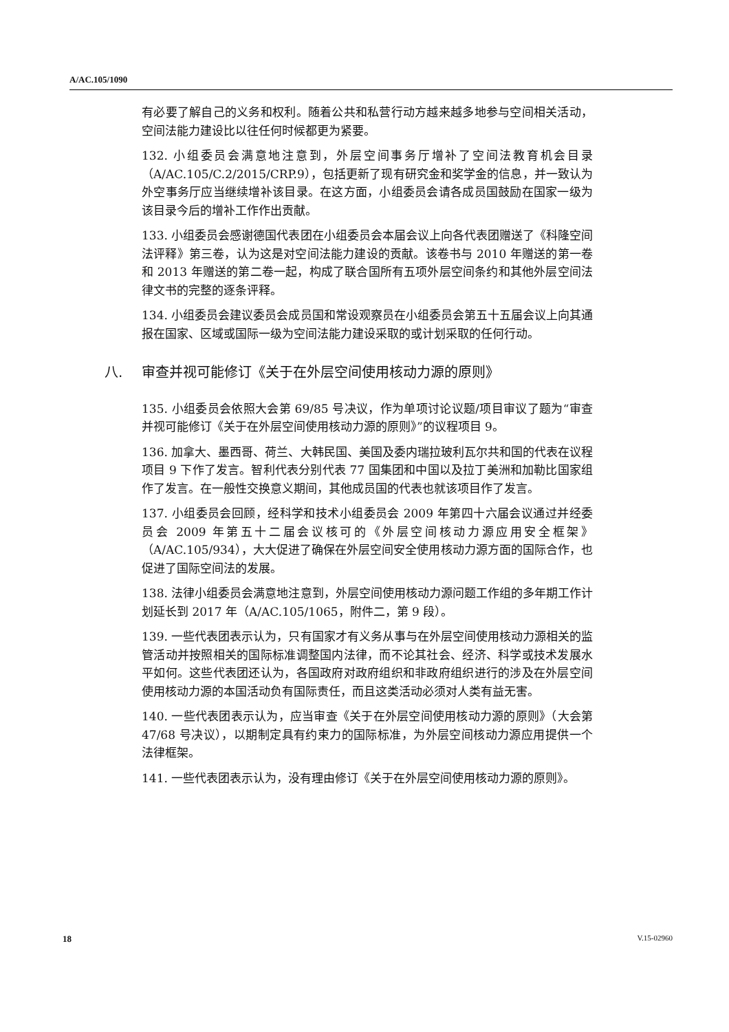A/AC.105/1090
有必要了解自己的义务和权利。随着公共和私营行动方越来越多地参与空间相关活动，空间法能力建设比以往任何时候都更为紧要。
132. 小组委员会满意地注意到，外层空间事务厅增补了空间法教育机会目录（A/AC.105/C.2/2015/CRP.9），包括更新了现有研究金和奖学金的信息，并一致认为外空事务厅应当继续增补该目录。在这方面，小组委员会请各成员国鼓励在国家一级为该目录今后的增补工作作出贡献。
133. 小组委员会感谢德国代表团在小组委员会本届会议上向各代表团赠送了《科隆空间法评释》第三卷，认为这是对空间法能力建设的贡献。该卷书与 2010 年赠送的第一卷和 2013 年赠送的第二卷一起，构成了联合国所有五项外层空间条约和其他外层空间法律文书的完整的逐条评释。
134. 小组委员会建议委员会成员国和常设观察员在小组委员会第五十五届会议上向其通报在国家、区域或国际一级为空间法能力建设采取的或计划采取的任何行动。
八. 审查并视可能修订《关于在外层空间使用核动力源的原则》
135. 小组委员会依照大会第 69/85 号决议，作为单项讨论议题/项目审议了题为“审查并视可能修订《关于在外层空间使用核动力源的原则》”的议程项目 9。
136. 加拿大、墨西哥、荷兰、大韩民国、美国及委内瑞拉玻利瓦尔共和国的代表在议程项目 9 下作了发言。智利代表分别代表 77 国集团和中国以及拉丁美洲和加勒比国家组作了发言。在一般性交换意义期间，其他成员国的代表也就该项目作了发言。
137. 小组委员会回顾，经科学和技术小组委员会 2009 年第四十六届会议通过并经委员会 2009 年第五十二届会议核可的《外层空间核动力源应用安全框架》（A/AC.105/934），大大促进了确保在外层空间安全使用核动力源方面的国际合作，也促进了国际空间法的发展。
138. 法律小组委员会满意地注意到，外层空间使用核动力源问题工作组的多年期工作计划延长到 2017 年（A/AC.105/1065，附件二，第 9 段）。
139. 一些代表团表示认为，只有国家才有义务从事与在外层空间使用核动力源相关的监管活动并按照相关的国际标准调整国内法律，而不论其社会、经济、科学或技术发展水平如何。这些代表团还认为，各国政府对政府组织和非政府组织进行的涉及在外层空间使用核动力源的本国活动负有国际责任，而且这类活动必须对人类有益无害。
140. 一些代表团表示认为，应当审查《关于在外层空间使用核动力源的原则》（大会第 47/68 号决议），以期制定具有约束力的国际标准，为外层空间核动力源应用提供一个法律框架。
141. 一些代表团表示认为，没有理由修订《关于在外层空间使用核动力源的原则》。
18 V.15-02960